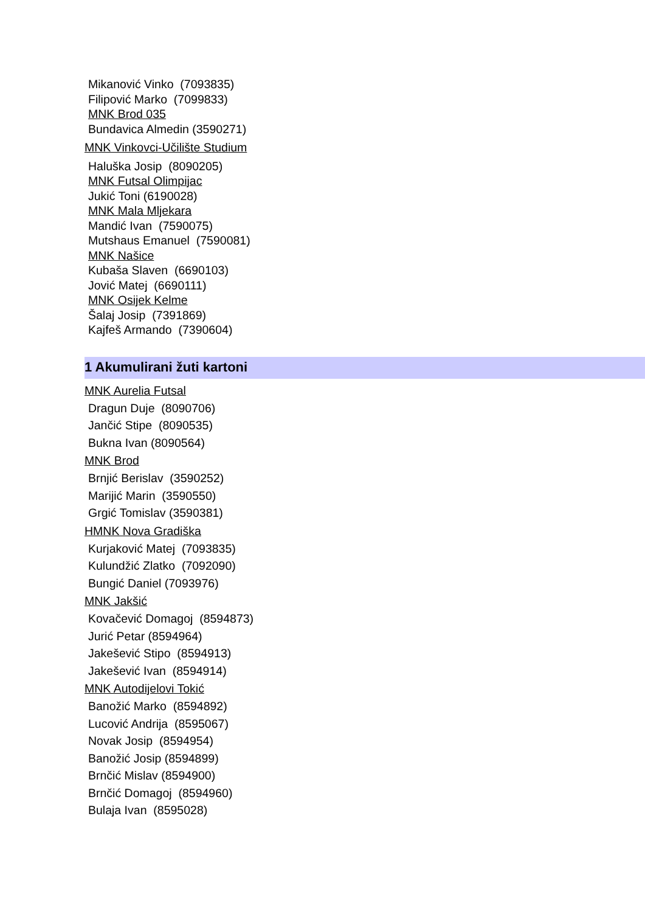Mikanović Vinko (7093835)
Filipović Marko (7099833)
MNK Brod 035
Bundavica Almedin (3590271)
MNK Vinkovci-Učilište Studium
Haluška Josip (8090205)
MNK Futsal Olimpijac
Jukić Toni (6190028)
MNK Mala Mljekara
Mandić Ivan (7590075)
Mutshaus Emanuel (7590081)
MNK Našice
Kubaša Slaven (6690103)
Jović Matej (6690111)
MNK Osijek Kelme
Šalaj Josip (7391869)
Kajfeš Armando (7390604)
1 Akumulirani žuti kartoni
MNK Aurelia Futsal
Dragun Duje (8090706)
Jančić Stipe (8090535)
Bukna Ivan (8090564)
MNK Brod
Brnjić Berislav (3590252)
Marijić Marin (3590550)
Grgić Tomislav (3590381)
HMNK Nova Gradiška
Kurjaković Matej (7093835)
Kulundžić Zlatko (7092090)
Bungić Daniel (7093976)
MNK Jakšić
Kovačević Domagoj (8594873)
Jurić Petar (8594964)
Jakešević Stipo (8594913)
Jakešević Ivan (8594914)
MNK Autodijelovi Tokić
Banožić Marko (8594892)
Lucović Andrija (8595067)
Novak Josip (8594954)
Banožić Josip (8594899)
Brnčić Mislav (8594900)
Brnčić Domagoj (8594960)
Bulaja Ivan (8595028)